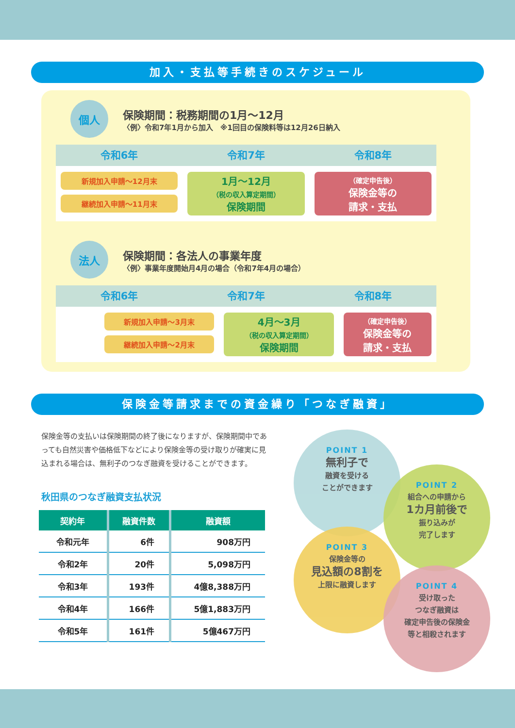加入・支払等手続きのスケジュール
個人
保険期間：税務期間の1月～12月
〈例〉令和7年1月から加入　※1回目の保険料等は12月26日納入
令和6年 令和7年 令和8年
新規加入申請～12月末
継続加入申請～11月末
1月～12月
（税の収入算定期間）
保険期間
（確定申告後）
保険金等の
請求・支払
法人
保険期間：各法人の事業年度
〈例〉事業年度開始月4月の場合（令和7年4月の場合）
令和6年 令和7年 令和8年
新規加入申請～3月末
継続加入申請～2月末
4月～3月
（税の収入算定期間）
保険期間
（確定申告後）
保険金等の
請求・支払
保険金等請求までの資金繰り「つなぎ融資」
保険金等の支払いは保険期間の終了後になりますが、保険期間中であっても自然災害や価格低下などにより保険金等の受け取りが確実に見込まれる場合は、無利子のつなぎ融資を受けることができます。
秋田県のつなぎ融資支払状況
| 契約年 | 融資件数 | 融資額 |
| --- | --- | --- |
| 令和元年 | 6件 | 908万円 |
| 令和2年 | 20件 | 5,098万円 |
| 令和3年 | 193件 | 4億8,388万円 |
| 令和4年 | 166件 | 5億1,883万円 |
| 令和5年 | 161件 | 5億467万円 |
POINT 1
無利子で
融資を受ける
ことができます
POINT 2
組合への申請から
1カ月前後で
振り込みが
完了します
POINT 3
保険金等の
見込額の8割を
上限に融資します
POINT 4
受け取った
つなぎ融資は
確定申告後の保険金
等と相殺されます